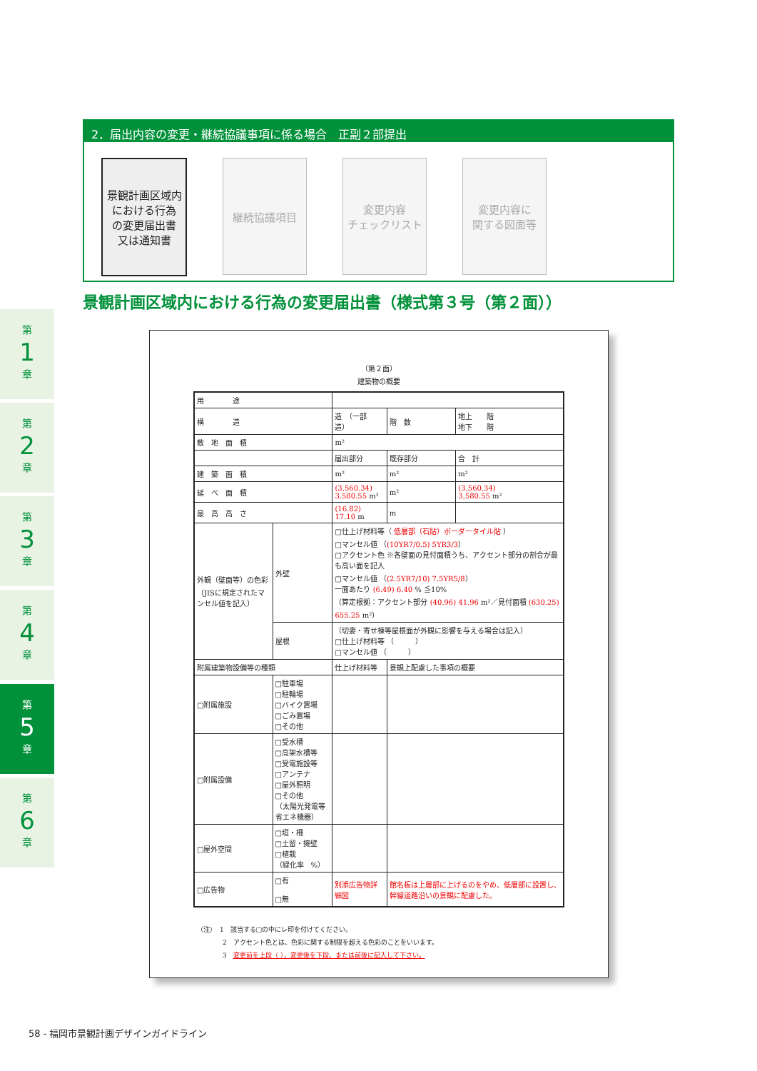第
1
章
第
2
章
第
3
章
第
4
章
第
5
章
第
6
章
2．届出内容の変更・継続協議事項に係る場合　正副２部提出
景観計画区域内
における行為
の変更届出書
又は通知書
継続協議項目 変更内容
チェックリスト
変更内容に
関する図面等
景観計画区域内における行為の変更届出書（様式第３号（第２面））
（第２面）
建築物の概要
| 用 途 | | | | | |
| 構 造 | | 造 （一部 造） | | 階 数 | 地上 階 地下 階 |
| 敷 地 面 積 | | m² | | | |
| | | 届出部分 | 既存部分 | | 合 計 |
| 建 築 面 積 | | m² | m² | | m² |
| 延 べ 面 積 | | (3,560.34) 3,580.55 m² | m² | | (3,560.34) 3,580.55 m² |
| 最 高 高 さ | | (16.82) 17.10 m | m | | |
| 外観（壁面等）の色彩 （JISに規定されたマンセル値を記入） | 外壁 | □仕上げ材料等（ 低層部（石貼）ボーダータイル貼 ） □マンセル値 （ (10YR7/0.5) 5YR3/3 ） □アクセント色 ※各壁面の見付面積うち、アクセント部分の割合が最も高い面を記入 □マンセル値 （ (2.5YR7/10) 7.5YR5/8 ） 一面あたり (6.49) 6.40 % ≦10% （算定根拠：アクセント部分 (40.96) 41.96 m²／見付面積 (630.25) 655.25 m²） | | | |
| | 屋根 | （切妻・寄せ棟等屋根面が外観に影響を与える場合は記入） □仕上げ材料等 （ ） □マンセル値 （ ） | | | |
| 附属建築物設備等の種類 | | 仕上げ材料等 | | 景観上配慮した事項の概要 | |
| □附属施設 | □駐車場 □駐輪場 □バイク置場 □ごみ置場 □その他 | | | | |
| □附属設備 | □受水槽 □高架水槽等 □受電施設等 □アンテナ □屋外照明 □その他 （太陽光発電等省エネ機器） | | | | |
| □屋外空間 | □垣・柵 □土留・擁壁 □植栽 （緑化率 %） | | | | |
| □広告物 | □有 □無 | 別添広告物詳細図 | | 館名板は上層部に上げるのをやめ、低層部に設置し、幹線道路沿いの景観に配慮した。 | |
（注）　1　該当する□の中にレ印を付けてください。
　　　　2　アクセント色とは、色彩に関する制限を超える色彩のことをいいます。
　　　　3　変更前を上段（ ）、変更後を下段、または前後に記入して下さい。
58 - 福岡市景観計画デザインガイドライン